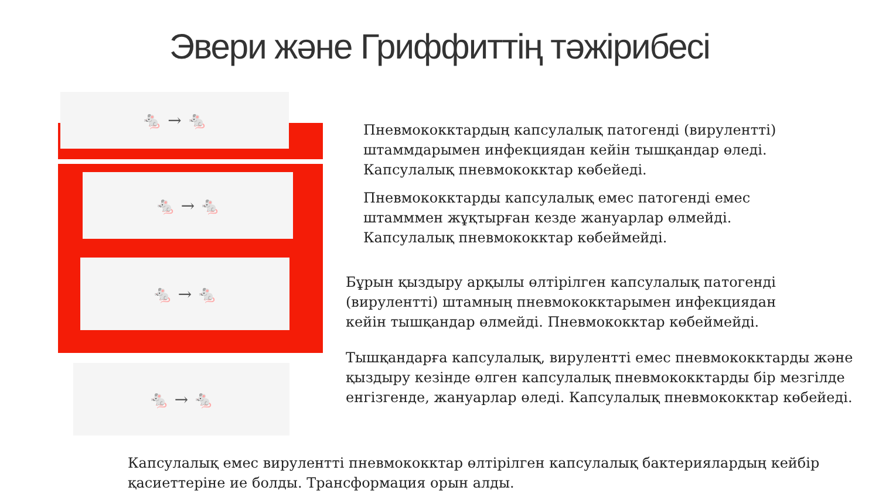Эвери және Гриффиттің тәжірибесі
🐁 → 🐁
🐁 → 🐁
🐁 → 🐁
🐁 → 🐁
Пневмококктардың капсулалық патогенді (вирулентті) штаммдарымен инфекциядан кейін тышқандар өледі. Капсулалық пневмококктар көбейеді.
Пневмококктарды капсулалық емес патогенді емес штамммен жұқтырған кезде жануарлар өлмейді. Капсулалық пневмококктар көбеймейді.
Бұрын қыздыру арқылы өлтірілген капсулалық патогенді (вирулентті) штамның пневмококктарымен инфекциядан кейін тышқандар өлмейді. Пневмококктар көбеймейді.
Тышқандарға капсулалық, вирулентті емес пневмококктарды және қыздыру кезінде өлген капсулалық пневмококктарды бір мезгілде енгізгенде, жануарлар өледі. Капсулалық пневмококктар көбейеді.
Капсулалық емес вирулентті пневмококктар өлтірілген капсулалық бактериялардың кейбір қасиеттеріне ие болды. Трансформация орын алды.